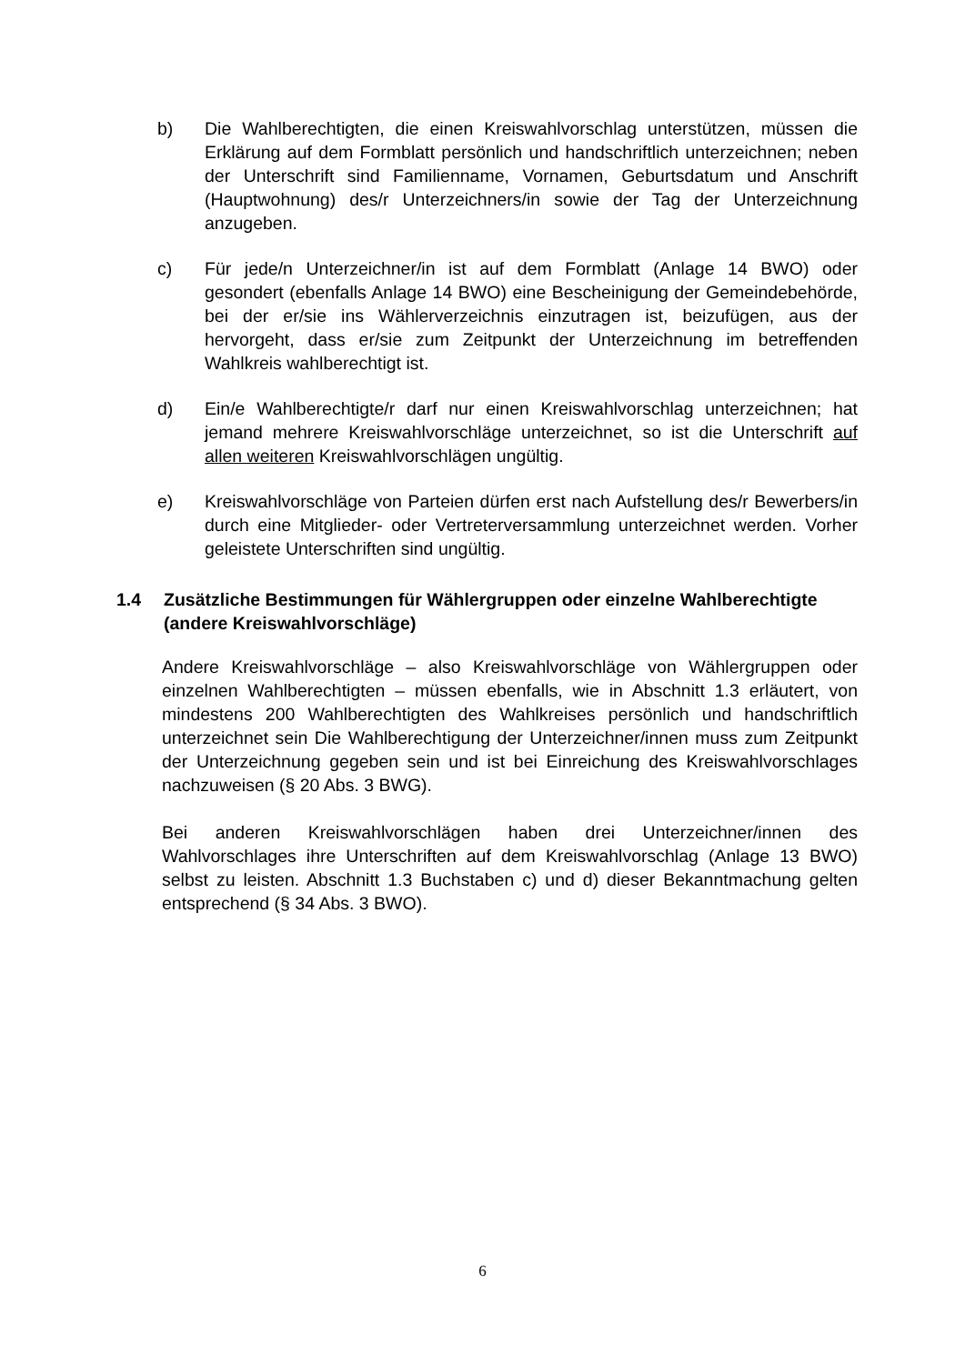b) Die Wahlberechtigten, die einen Kreiswahlvorschlag unterstützen, müssen die Erklärung auf dem Formblatt persönlich und handschriftlich unterzeichnen; neben der Unterschrift sind Familienname, Vornamen, Geburtsdatum und Anschrift (Hauptwohnung) des/r Unterzeichners/in sowie der Tag der Unterzeichnung anzugeben.
c) Für jede/n Unterzeichner/in ist auf dem Formblatt (Anlage 14 BWO) oder gesondert (ebenfalls Anlage 14 BWO) eine Bescheinigung der Gemeindebehörde, bei der er/sie ins Wählerverzeichnis einzutragen ist, beizufügen, aus der hervorgeht, dass er/sie zum Zeitpunkt der Unterzeichnung im betreffenden Wahlkreis wahlberechtigt ist.
d) Ein/e Wahlberechtigte/r darf nur einen Kreiswahlvorschlag unterzeichnen; hat jemand mehrere Kreiswahlvorschläge unterzeichnet, so ist die Unterschrift auf allen weiteren Kreiswahlvorschlägen ungültig.
e) Kreiswahlvorschläge von Parteien dürfen erst nach Aufstellung des/r Bewerbers/in durch eine Mitglieder- oder Vertreterversammlung unterzeichnet werden. Vorher geleistete Unterschriften sind ungültig.
1.4 Zusätzliche Bestimmungen für Wählergruppen oder einzelne Wahlberechtigte (andere Kreiswahlvorschläge)
Andere Kreiswahlvorschläge – also Kreiswahlvorschläge von Wählergruppen oder einzelnen Wahlberechtigten – müssen ebenfalls, wie in Abschnitt 1.3 erläutert, von mindestens 200 Wahlberechtigten des Wahlkreises persönlich und handschriftlich unterzeichnet sein Die Wahlberechtigung der Unterzeichner/innen muss zum Zeitpunkt der Unterzeichnung gegeben sein und ist bei Einreichung des Kreiswahlvorschlages nachzuweisen (§ 20 Abs. 3 BWG).
Bei anderen Kreiswahlvorschlägen haben drei Unterzeichner/innen des Wahlvorschlages ihre Unterschriften auf dem Kreiswahlvorschlag (Anlage 13 BWO) selbst zu leisten. Abschnitt 1.3 Buchstaben c) und d) dieser Bekanntmachung gelten entsprechend (§ 34 Abs. 3 BWO).
6